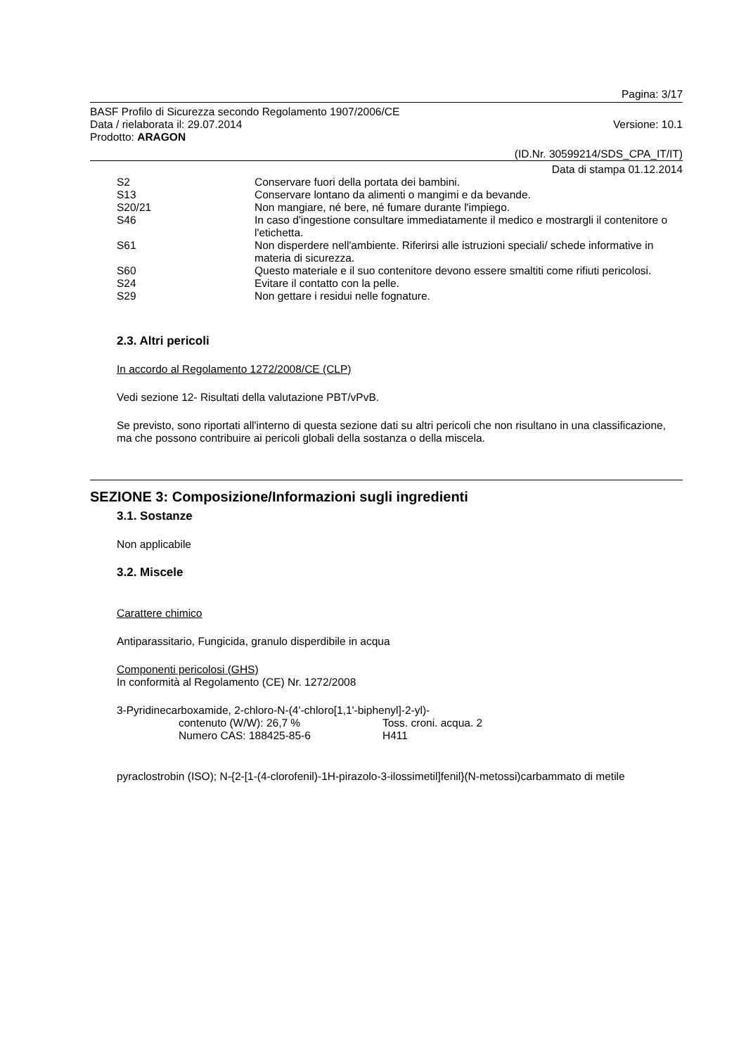Pagina: 3/17
BASF Profilo di Sicurezza secondo Regolamento 1907/2006/CE
Data / rielaborata il: 29.07.2014 Versione: 10.1
Prodotto: ARAGON
(ID.Nr. 30599214/SDS_CPA_IT/IT)
Data di stampa 01.12.2014
| S2 | Conservare fuori della portata dei bambini. |
| S13 | Conservare lontano da alimenti o mangimi e da bevande. |
| S20/21 | Non mangiare, né bere, né fumare durante l'impiego. |
| S46 | In caso d'ingestione consultare immediatamente il medico e mostrargli il contenitore o l'etichetta. |
| S61 | Non disperdere nell'ambiente. Riferirsi alle istruzioni speciali/ schede informative in materia di sicurezza. |
| S60 | Questo materiale e il suo contenitore devono essere smaltiti come rifiuti pericolosi. |
| S24 | Evitare il contatto con la pelle. |
| S29 | Non gettare i residui nelle fognature. |
2.3. Altri pericoli
In accordo al Regolamento 1272/2008/CE (CLP)
Vedi sezione 12- Risultati della valutazione PBT/vPvB.
Se previsto, sono riportati all'interno di questa sezione dati su altri pericoli che non risultano in una classificazione, ma che possono contribuire ai pericoli globali della sostanza o della miscela.
SEZIONE 3: Composizione/Informazioni sugli ingredienti
3.1. Sostanze
Non applicabile
3.2. Miscele
Carattere chimico
Antiparassitario, Fungicida, granulo disperdibile in acqua
Componenti pericolosi (GHS)
In conformità al Regolamento (CE) Nr. 1272/2008
3-Pyridinecarboxamide, 2-chloro-N-(4'-chloro[1,1'-biphenyl]-2-yl)-
| contenuto (W/W): 26,7 % | Toss. croni. acqua. 2 |
| Numero CAS: 188425-85-6 | H411 |
pyraclostrobin (ISO); N-{2-[1-(4-clorofenil)-1H-pirazolo-3-ilossimetil]fenil}(N-metossi)carbammato di metile